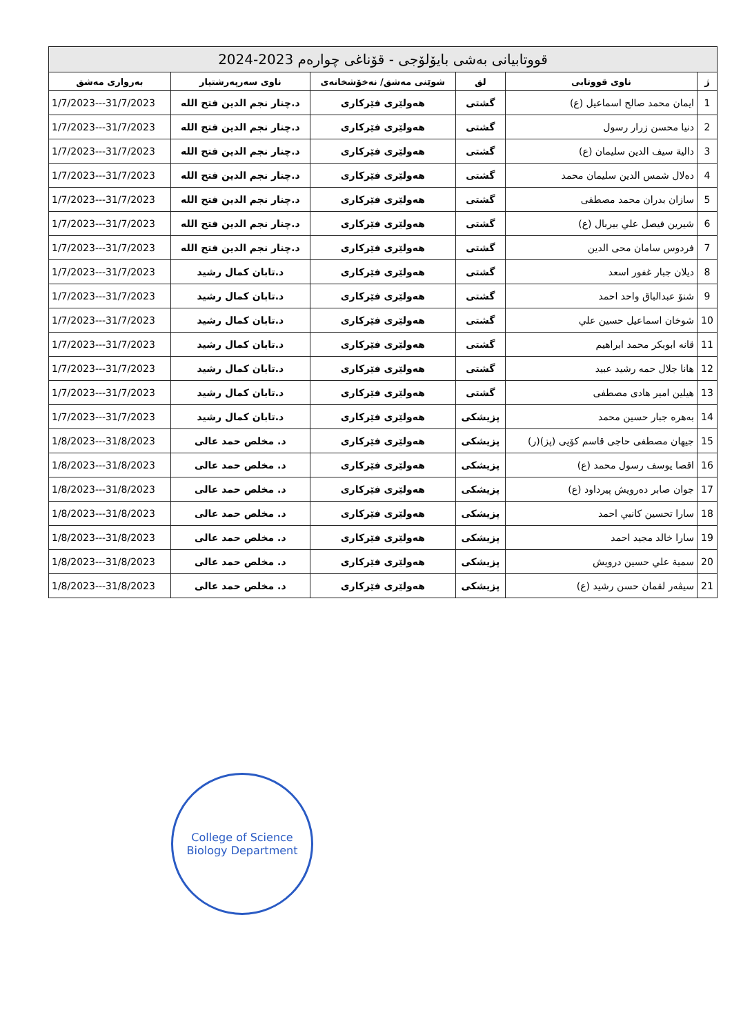| قووتابیانی بەشی بایۆلۆجی - قۆناغی چوارەم 2023-2024 | | | | | |
| ژ | ناوی قووتابی | لق | شوێنی مەشق/ نەخۆشخانەی | ناوی سەرپەرشتیار | بەرواری مەشق |
| 1 | ایمان محمد صالح اسماعیل (ع) | گشتی | هەولێری فێرکاری | د.چنار نجم الدین فتح الله | 1/7/2023---31/7/2023 |
| 2 | دنیا محسن زرار رسول | گشتی | هەولێری فێرکاری | د.چنار نجم الدین فتح الله | 1/7/2023---31/7/2023 |
| 3 | دالیة سیف الدین سلیمان (ع) | گشتی | هەولێری فێرکاری | د.چنار نجم الدین فتح الله | 1/7/2023---31/7/2023 |
| 4 | دەلال شمس الدین سلیمان محمد | گشتی | هەولێری فێرکاری | د.چنار نجم الدین فتح الله | 1/7/2023---31/7/2023 |
| 5 | سازان بدران محمد مصطفی | گشتی | هەولێری فێرکاری | د.چنار نجم الدین فتح الله | 1/7/2023---31/7/2023 |
| 6 | شیرین فیصل علي بیربال (ع) | گشتی | هەولێری فێرکاری | د.چنار نجم الدین فتح الله | 1/7/2023---31/7/2023 |
| 7 | فردوس سامان محی الدین | گشتی | هەولێری فێرکاری | د.چنار نجم الدین فتح الله | 1/7/2023---31/7/2023 |
| 8 | دیلان جبار غفور اسعد | گشتی | هەولێری فێرکاری | د.تابان کمال رشید | 1/7/2023---31/7/2023 |
| 9 | شنۆ عبدالباق واحد احمد | گشتی | هەولێری فێرکاری | د.تابان کمال رشید | 1/7/2023---31/7/2023 |
| 10 | شوخان اسماعیل حسین علي | گشتی | هەولێری فێرکاری | د.تابان کمال رشید | 1/7/2023---31/7/2023 |
| 11 | قانه ابوبکر محمد ابراهیم | گشتی | هەولێری فێرکاری | د.تابان کمال رشید | 1/7/2023---31/7/2023 |
| 12 | هانا جلال حمه رشید عبید | گشتی | هەولێری فێرکاری | د.تابان کمال رشید | 1/7/2023---31/7/2023 |
| 13 | هیلین امیر هادی مصطفی | گشتی | هەولێری فێرکاری | د.تابان کمال رشید | 1/7/2023---31/7/2023 |
| 14 | بەهرە جبار حسین محمد | پزیشکی | هەولێری فێرکاری | د.تابان کمال رشید | 1/7/2023---31/7/2023 |
| 15 | جیهان مصطفی حاجی قاسم کۆیی (پز)(ر) | پزیشکی | هەولێری فێرکاری | د. مخلص حمد عالی | 1/8/2023---31/8/2023 |
| 16 | اقصا یوسف رسول محمد (ع) | پزیشکی | هەولێری فێرکاری | د. مخلص حمد عالی | 1/8/2023---31/8/2023 |
| 17 | جوان صابر دەرویش پیرداود (ع) | پزیشکی | هەولێری فێرکاری | د. مخلص حمد عالی | 1/8/2023---31/8/2023 |
| 18 | سارا تحسین کانبي احمد | پزیشکی | هەولێری فێرکاری | د. مخلص حمد عالی | 1/8/2023---31/8/2023 |
| 19 | سارا خالد مجید احمد | پزیشکی | هەولێری فێرکاری | د. مخلص حمد عالی | 1/8/2023---31/8/2023 |
| 20 | سمیة علي حسین درویش | پزیشکی | هەولێری فێرکاری | د. مخلص حمد عالی | 1/8/2023---31/8/2023 |
| 21 | سیڤەر لقمان حسن رشید (ع) | پزیشکی | هەولێری فێرکاری | د. مخلص حمد عالی | 1/8/2023---31/8/2023 |
College of Science
Biology Department